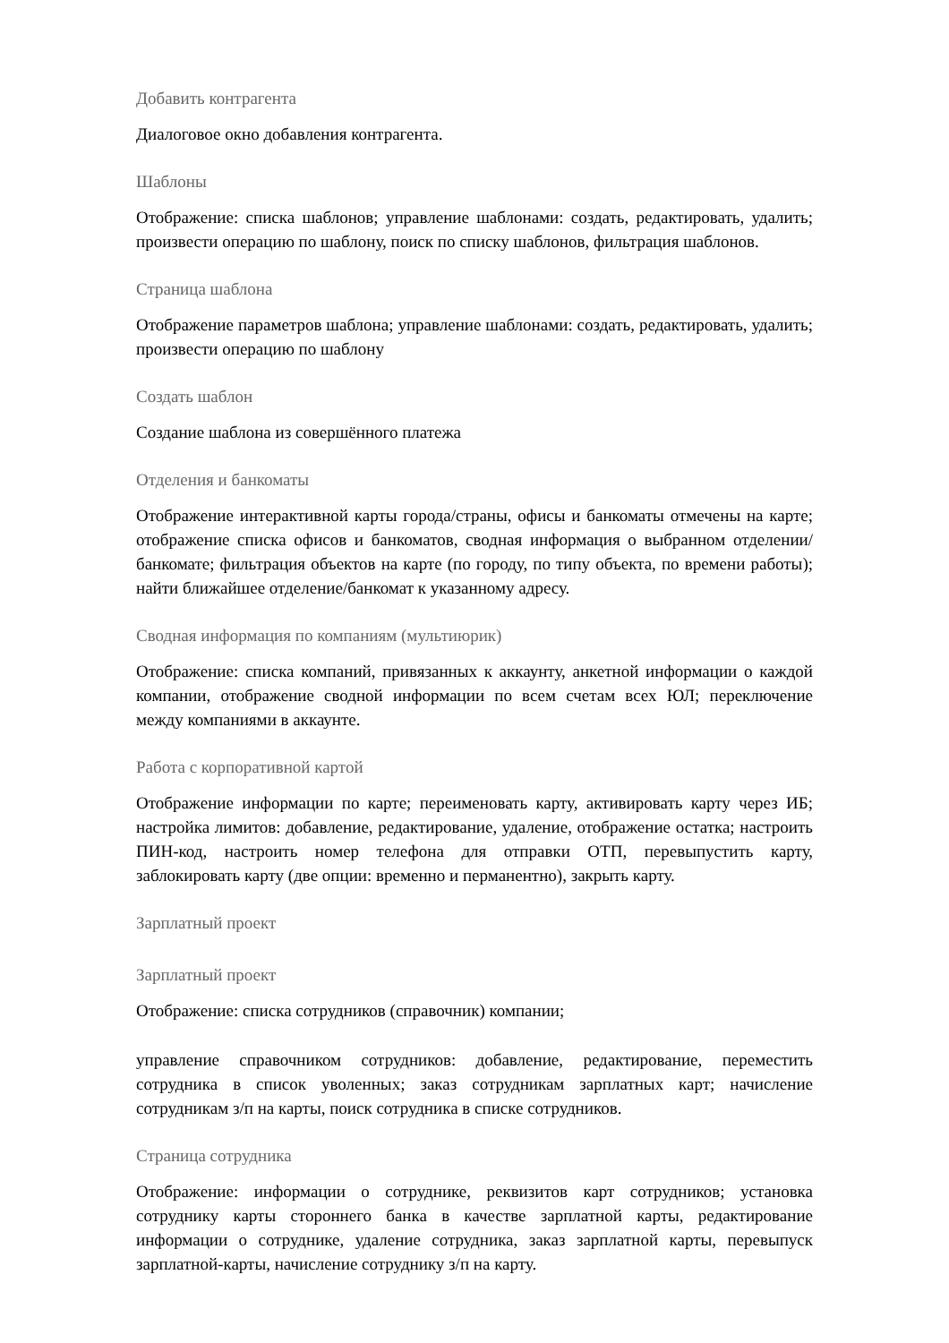Добавить контрагента
Диалоговое окно добавления контрагента.
Шаблоны
Отображение: списка шаблонов; управление шаблонами: создать, редактировать, удалить; произвести операцию по шаблону, поиск по списку шаблонов, фильтрация шаблонов.
Страница шаблона
Отображение параметров шаблона; управление шаблонами: создать, редактировать, удалить; произвести операцию по шаблону
Создать шаблон
Создание шаблона из совершённого платежа
Отделения и банкоматы
Отображение интерактивной карты города/страны, офисы и банкоматы отмечены на карте; отображение списка офисов и банкоматов, сводная информация о выбранном отделении/банкомате; фильтрация объектов на карте (по городу, по типу объекта, по времени работы); найти ближайшее отделение/банкомат к указанному адресу.
Сводная информация по компаниям (мультиюрик)
Отображение: списка компаний, привязанных к аккаунту, анкетной информации о каждой компании, отображение сводной информации по всем счетам всех ЮЛ; переключение между компаниями в аккаунте.
Работа с корпоративной картой
Отображение информации по карте; переименовать карту, активировать карту через ИБ; настройка лимитов: добавление, редактирование, удаление, отображение остатка; настроить ПИН-код, настроить номер телефона для отправки ОТП, перевыпустить карту, заблокировать карту (две опции: временно и перманентно), закрыть карту.
Зарплатный проект
Зарплатный проект
Отображение: списка сотрудников (справочник) компании;
управление справочником сотрудников: добавление, редактирование, переместить сотрудника в список уволенных; заказ сотрудникам зарплатных карт; начисление сотрудникам з/п на карты, поиск сотрудника в списке сотрудников.
Страница сотрудника
Отображение: информации о сотруднике, реквизитов карт сотрудников; установка сотруднику карты стороннего банка в качестве зарплатной карты, редактирование информации о сотруднике, удаление сотрудника, заказ зарплатной карты, перевыпуск зарплатной-карты, начисление сотруднику з/п на карту.